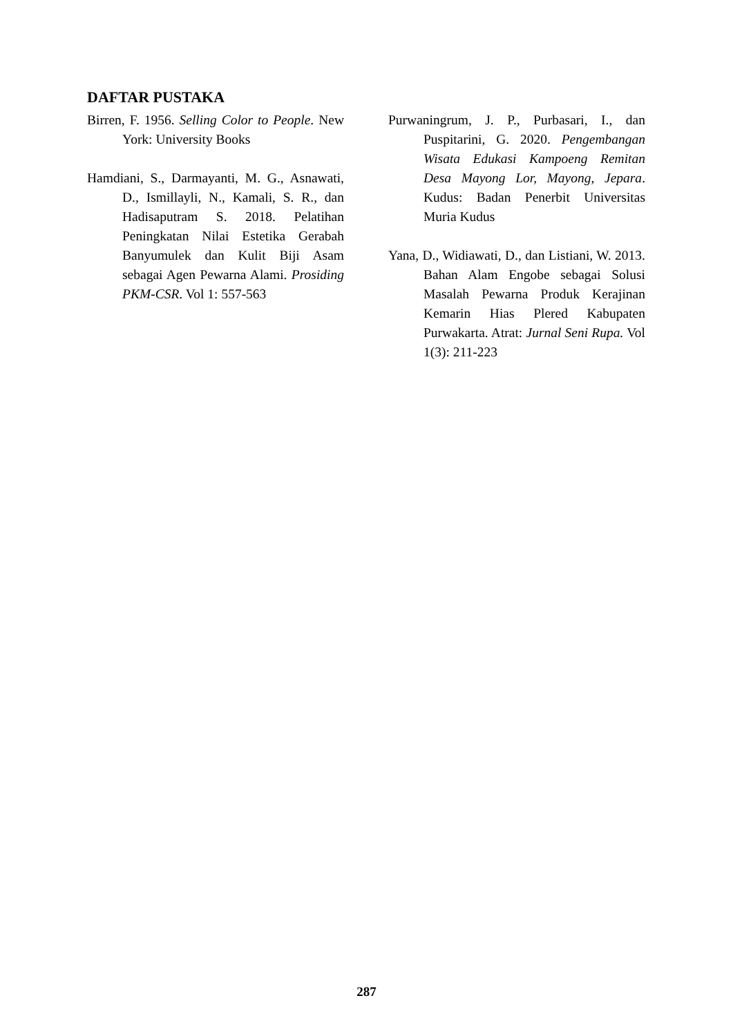DAFTAR PUSTAKA
Birren, F. 1956. Selling Color to People. New York: University Books
Hamdiani, S., Darmayanti, M. G., Asnawati, D., Ismillayli, N., Kamali, S. R., dan Hadisaputram S. 2018. Pelatihan Peningkatan Nilai Estetika Gerabah Banyumulek dan Kulit Biji Asam sebagai Agen Pewarna Alami. Prosiding PKM-CSR. Vol 1: 557-563
Purwaningrum, J. P., Purbasari, I., dan Puspitarini, G. 2020. Pengembangan Wisata Edukasi Kampoeng Remitan Desa Mayong Lor, Mayong, Jepara. Kudus: Badan Penerbit Universitas Muria Kudus
Yana, D., Widiawati, D., dan Listiani, W. 2013. Bahan Alam Engobe sebagai Solusi Masalah Pewarna Produk Kerajinan Kemarin Hias Plered Kabupaten Purwakarta. Atrat: Jurnal Seni Rupa. Vol 1(3): 211-223
287